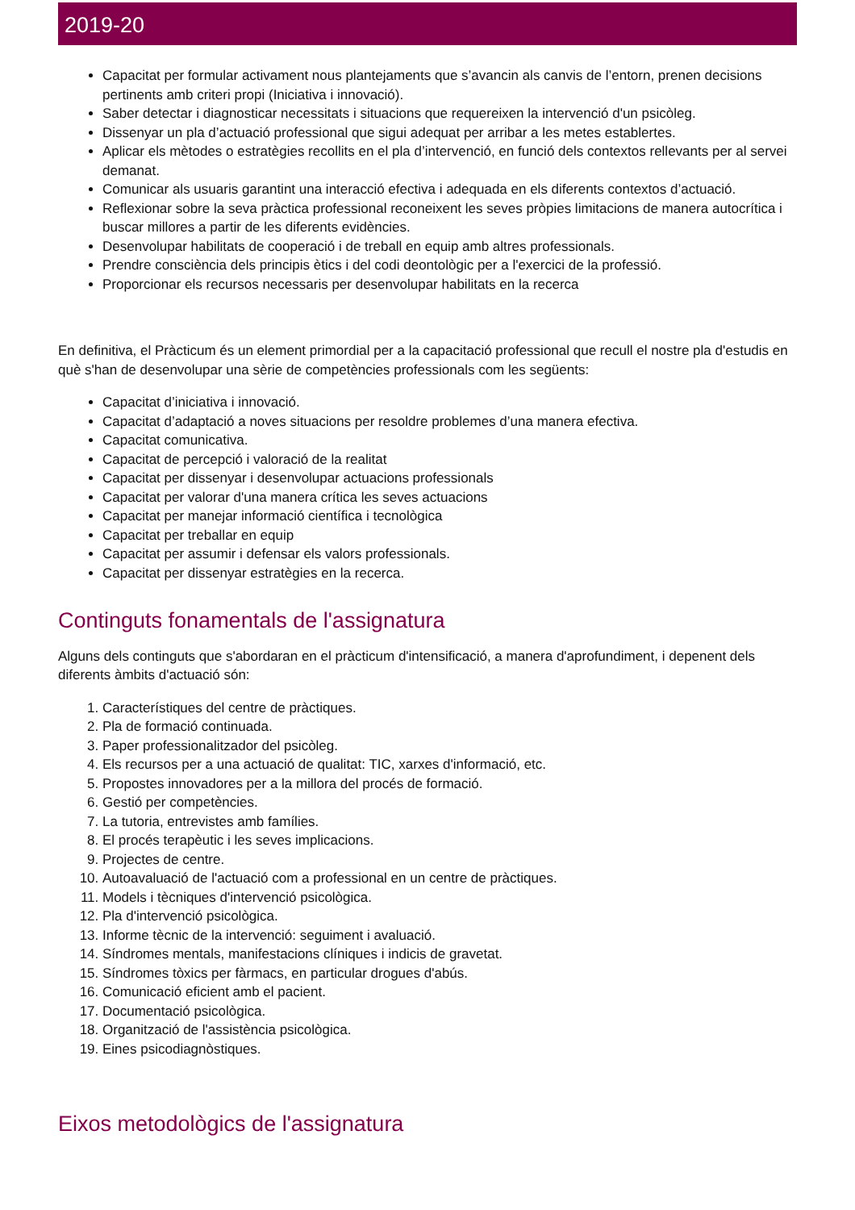2019-20
Capacitat per formular activament nous plantejaments que s’avancin als canvis de l’entorn, prenen decisions pertinents amb criteri propi (Iniciativa i innovació).
Saber detectar i diagnosticar necessitats i situacions que requereixen la intervenció d'un psicòleg.
Dissenyar un pla d’actuació professional que sigui adequat per arribar a les metes establertes.
Aplicar els mètodes o estratègies recollits en el pla d’intervenció, en funció dels contextos rellevants per al servei demanat.
Comunicar als usuaris garantint una interacció efectiva i adequada en els diferents contextos d’actuació.
Reflexionar sobre la seva pràctica professional reconeixent les seves pròpies limitacions de manera autocrítica i buscar millores a partir de les diferents evidències.
Desenvolupar habilitats de cooperació i de treball en equip amb altres professionals.
Prendre consciència dels principis ètics i del codi deontològic per a l'exercici de la professió.
Proporcionar els recursos necessaris per desenvolupar habilitats en la recerca
En definitiva, el Pràcticum és un element primordial per a la capacitació professional que recull el nostre pla d'estudis en què s'han de desenvolupar una sèrie de competències professionals com les següents:
Capacitat d’iniciativa i innovació.
Capacitat d’adaptació a noves situacions per resoldre problemes d’una manera efectiva.
Capacitat comunicativa.
Capacitat de percepció i valoració de la realitat
Capacitat per dissenyar i desenvolupar actuacions professionals
Capacitat per valorar d'una manera crítica les seves actuacions
Capacitat per manejar informació científica i tecnològica
Capacitat per treballar en equip
Capacitat per assumir i defensar els valors professionals.
Capacitat per dissenyar estratègies en la recerca.
Continguts fonamentals de l'assignatura
Alguns dels continguts que s'abordaran en el pràcticum d'intensificació, a manera d'aprofundiment, i depenent dels diferents àmbits d'actuació són:
1. Característiques del centre de pràctiques.
2. Pla de formació continuada.
3. Paper professionalitzador del psicòleg.
4. Els recursos per a una actuació de qualitat: TIC, xarxes d'informació, etc.
5. Propostes innovadores per a la millora del procés de formació.
6. Gestió per competències.
7. La tutoria, entrevistes amb famílies.
8. El procés terapèutic i les seves implicacions.
9. Projectes de centre.
10. Autoavaluació de l'actuació com a professional en un centre de pràctiques.
11. Models i tècniques d'intervenció psicològica.
12. Pla d'intervenció psicològica.
13. Informe tècnic de la intervenció: seguiment i avaluació.
14. Síndromes mentals, manifestacions clíniques i indicis de gravetat.
15. Síndromes tòxics per fàrmacs, en particular drogues d'abús.
16. Comunicació eficient amb el pacient.
17. Documentació psicològica.
18. Organització de l'assistència psicològica.
19. Eines psicodiagnòstiques.
Eixos metodològics de l'assignatura